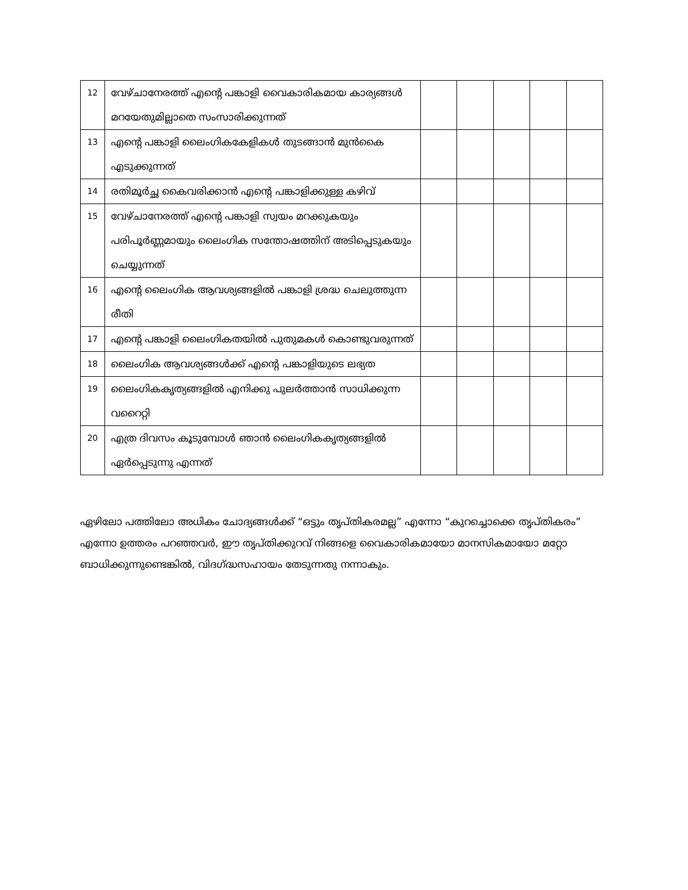| 12 | വേഴ്ചാനേരത്ത് എന്റെ പങ്കാളി വൈകാരികമായ കാര്യങ്ങൾ മറയേതുമില്ലാതെ സംസാരിക്കുന്നത് | | | | | |
| 13 | എന്റെ പങ്കാളി ലൈംഗികകേളികൾ തുടങ്ങാൻ മുൻകൈ എടുക്കുന്നത് | | | | | |
| 14 | രതിമൂർച്ഛ കൈവരിക്കാൻ എന്റെ പങ്കാളിക്കുള്ള കഴിവ് | | | | | |
| 15 | വേഴ്ചാനേരത്ത് എന്റെ പങ്കാളി സ്വയം മറക്കുകയും പരിപൂർണ്ണമായും ലൈംഗിക സന്തോഷത്തിന് അടിപ്പെടുകയും ചെയ്യുന്നത് | | | | | |
| 16 | എന്റെ ലൈംഗിക ആവശ്യങ്ങളിൽ പങ്കാളി ശ്രദ്ധ ചെലുത്തുന്ന രീതി | | | | | |
| 17 | എന്റെ പങ്കാളി ലൈംഗികതയിൽ പുതുമകൾ കൊണ്ടുവരുന്നത് | | | | | |
| 18 | ലൈംഗിക ആവശ്യങ്ങൾക്ക് എന്റെ പങ്കാളിയുടെ ലഭ്യത | | | | | |
| 19 | ലൈംഗികകൃത്യങ്ങളിൽ എനിക്കു പുലർത്താൻ സാധിക്കുന്ന വറൈറ്റി | | | | | |
| 20 | എത്ര ദിവസം കൂടുമ്പോൾ ഞാൻ ലൈംഗികകൃത്യങ്ങളിൽ ഏർപ്പെടുന്നു എന്നത് | | | | | |
ഏഴിലോ പത്തിലോ അധികം ചോദ്യങ്ങൾക്ക് “ഒട്ടും തൃപ്തികരമല്ല” എന്നോ “കുറച്ചൊക്കെ തൃപ്തികരം” എന്നോ ഉത്തരം പറഞ്ഞവർ, ഈ തൃപ്തിക്കുറവ് നിങ്ങളെ വൈകാരികമായോ മാനസികമായോ മറ്റോ ബാധിക്കുന്നുണ്ടെങ്കിൽ, വിദഗ്ദ്ധസഹായം തേടുന്നതു നന്നാകും.